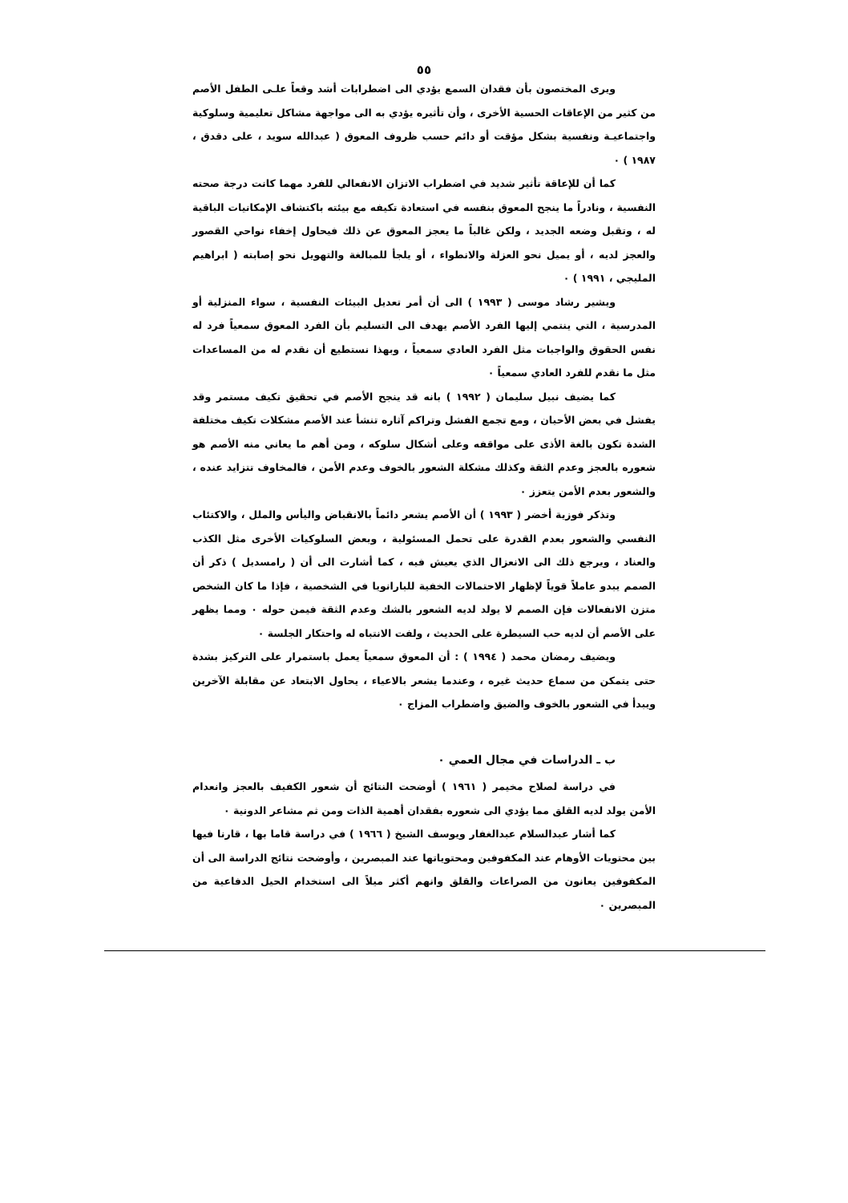٥٥
ويرى المختصون بأن فقدان السمع يؤدي الى اضطرابات أشد وقعاً علـى الطفل الأصم من كثير من الإعاقات الحسية الأخرى ، وأن تأثيره يؤدي به الى مواجهة مشاكل تعليمية وسلوكية واجتماعيـة ونفسية بشكل مؤقت أو دائم حسب ظروف المعوق ( عبدالله سويد ، على دقدق ، ١٩٨٧ ) ٠
كما أن للإعاقة تأثير شديد في اضطراب الاتزان الانفعالي للفرد مهما كانت درجة صحته النفسية ، ونادراً ما ينجح المعوق بنفسه في استعادة تكيفه مع بيئته باكتشاف الإمكانيات الباقية له ، وتقبل وضعه الجديد ، ولكن غالباً ما يعجز المعوق عن ذلك فيحاول إخفاء نواحي القصور والعجز لديه ، أو يميل نحو العزلة والانطواء ، أو يلجأ للمبالغة والتهويل نحو إصابته ( ابراهيم المليجي ، ١٩٩١ ) ٠
ويشير رشاد موسى ( ١٩٩٣ ) الى أن أمر تعديل البيئات النفسية ، سواء المنزلية أو المدرسية ، التي ينتمي إليها الفرد الأصم يهدف الى التسليم بأن الفرد المعوق سمعياً فرد له نفس الحقوق والواجبات مثل الفرد العادي سمعياً ، وبهذا نستطيع أن نقدم له من المساعدات مثل ما نقدم للفرد العادي سمعياً ٠
كما يضيف نبيل سليمان ( ١٩٩٢ ) بانه قد ينجح الأصم في تحقيق تكيف مستمر وقد يفشل في بعض الأحيان ، ومع تجمع الفشل وتراكم آثاره تنشأ عند الأصم مشكلات تكيف مختلفة الشدة تكون بالغة الأذى على مواقفه وعلى أشكال سلوكه ، ومن أهم ما يعاني منه الأصم هو شعوره بالعجز وعدم الثقة وكذلك مشكلة الشعور بالخوف وعدم الأمن ، فالمخاوف تتزايد عنده ، والشعور بعدم الأمن يتعزز ٠
وتذكر فوزية أخضر ( ١٩٩٣ ) أن الأصم يشعر دائماً بالانقباض واليأس والملل ، والاكتئاب النفسي والشعور بعدم القدرة على تحمل المسئولية ، وبعض السلوكيات الأخرى مثل الكذب والعناد ، ويرجع ذلك الى الانعزال الذي يعيش فيه ، كما أشارت الى أن ( رامسديل ) ذكر أن الصمم يبدو عاملاً قوياً لإظهار الاحتمالات الخفية للبارانويا في الشخصية ، فإذا ما كان الشخص متزن الانفعالات فإن الصمم لا يولد لديه الشعور بالشك وعدم الثقة فيمن حوله ٠ ومما يظهر على الأصم أن لديه حب السيطرة على الحديث ، ولفت الانتباه له واحتكار الجلسة ٠
ويضيف رمضان محمد ( ١٩٩٤ ) : أن المعوق سمعياً يعمل باستمرار على التركيز بشدة حتى يتمكن من سماع حديث غيره ، وعندما يشعر بالاعياء ، يحاول الابتعاد عن مقابلة الآخرين ويبدأ في الشعور بالخوف والضيق واضطراب المزاج ٠
ب ـ الدراسات في مجال العمي ٠
في دراسة لصلاح مخيمر ( ١٩٦١ ) أوضحت النتائج أن شعور الكفيف بالعجز وانعدام الأمن يولد لديه القلق مما يؤدي الى شعوره بفقدان أهمية الذات ومن ثم مشاعر الدونية ٠
كما أشار عبدالسلام عبدالغفار ويوسف الشيخ ( ١٩٦٦ ) في دراسة قاما بها ، قارنا فيها بين محتويات الأوهام عند المكفوفين ومحتوياتها عند المبصرين ، وأوضحت نتائج الدراسة الى أن المكفوفين يعانون من الصراعات والقلق وانهم أكثر ميلاً الى استخدام الحيل الدفاعية من المبصرين ٠